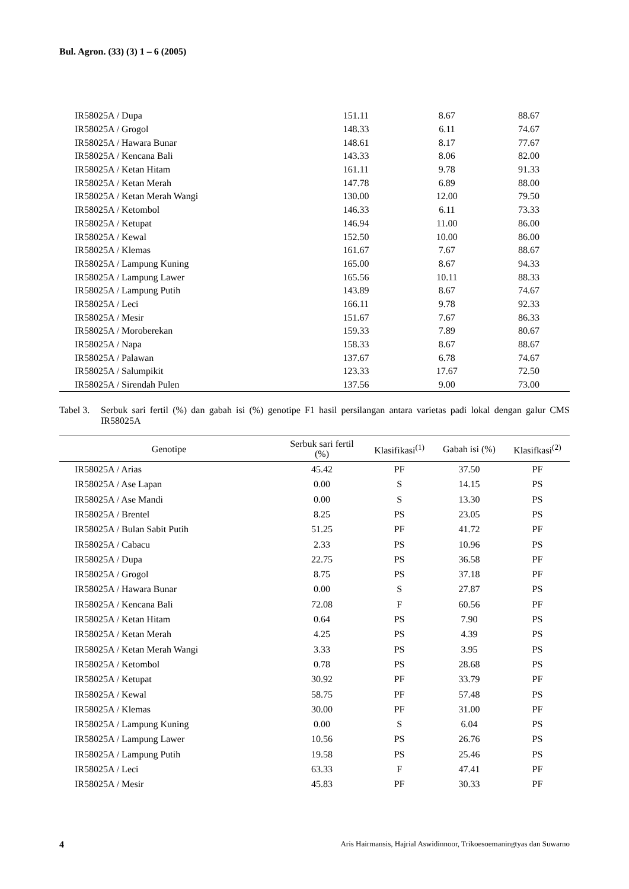Bul. Agron. (33) (3) 1 – 6 (2005)
| IR58025A / Dupa | 151.11 | 8.67 | 88.67 |
| IR58025A / Grogol | 148.33 | 6.11 | 74.67 |
| IR58025A / Hawara Bunar | 148.61 | 8.17 | 77.67 |
| IR58025A / Kencana Bali | 143.33 | 8.06 | 82.00 |
| IR58025A / Ketan Hitam | 161.11 | 9.78 | 91.33 |
| IR58025A / Ketan Merah | 147.78 | 6.89 | 88.00 |
| IR58025A / Ketan Merah Wangi | 130.00 | 12.00 | 79.50 |
| IR58025A / Ketombol | 146.33 | 6.11 | 73.33 |
| IR58025A / Ketupat | 146.94 | 11.00 | 86.00 |
| IR58025A / Kewal | 152.50 | 10.00 | 86.00 |
| IR58025A / Klemas | 161.67 | 7.67 | 88.67 |
| IR58025A / Lampung Kuning | 165.00 | 8.67 | 94.33 |
| IR58025A / Lampung Lawer | 165.56 | 10.11 | 88.33 |
| IR58025A / Lampung Putih | 143.89 | 8.67 | 74.67 |
| IR58025A / Leci | 166.11 | 9.78 | 92.33 |
| IR58025A / Mesir | 151.67 | 7.67 | 86.33 |
| IR58025A / Moroberekan | 159.33 | 7.89 | 80.67 |
| IR58025A / Napa | 158.33 | 8.67 | 88.67 |
| IR58025A / Palawan | 137.67 | 6.78 | 74.67 |
| IR58025A / Salumpikit | 123.33 | 17.67 | 72.50 |
| IR58025A / Sirendah Pulen | 137.56 | 9.00 | 73.00 |
Tabel 3. Serbuk sari fertil (%) dan gabah isi (%) genotipe F1 hasil persilangan antara varietas padi lokal dengan galur CMS IR58025A
| Genotipe | Serbuk sari fertil (%) | Klasifikasi<sup>(1)</sup> | Gabah isi (%) | Klasifkasi<sup>(2)</sup> |
| --- | --- | --- | --- | --- |
| IR58025A / Arias | 45.42 | PF | 37.50 | PF |
| IR58025A / Ase Lapan | 0.00 | S | 14.15 | PS |
| IR58025A / Ase Mandi | 0.00 | S | 13.30 | PS |
| IR58025A / Brentel | 8.25 | PS | 23.05 | PS |
| IR58025A / Bulan Sabit Putih | 51.25 | PF | 41.72 | PF |
| IR58025A / Cabacu | 2.33 | PS | 10.96 | PS |
| IR58025A / Dupa | 22.75 | PS | 36.58 | PF |
| IR58025A / Grogol | 8.75 | PS | 37.18 | PF |
| IR58025A / Hawara Bunar | 0.00 | S | 27.87 | PS |
| IR58025A / Kencana Bali | 72.08 | F | 60.56 | PF |
| IR58025A / Ketan Hitam | 0.64 | PS | 7.90 | PS |
| IR58025A / Ketan Merah | 4.25 | PS | 4.39 | PS |
| IR58025A / Ketan Merah Wangi | 3.33 | PS | 3.95 | PS |
| IR58025A / Ketombol | 0.78 | PS | 28.68 | PS |
| IR58025A / Ketupat | 30.92 | PF | 33.79 | PF |
| IR58025A / Kewal | 58.75 | PF | 57.48 | PS |
| IR58025A / Klemas | 30.00 | PF | 31.00 | PF |
| IR58025A / Lampung Kuning | 0.00 | S | 6.04 | PS |
| IR58025A / Lampung Lawer | 10.56 | PS | 26.76 | PS |
| IR58025A / Lampung Putih | 19.58 | PS | 25.46 | PS |
| IR58025A / Leci | 63.33 | F | 47.41 | PF |
| IR58025A / Mesir | 45.83 | PF | 30.33 | PF |
4 Aris Hairmansis, Hajrial Aswidinnoor, Trikoesoemaningtyas dan Suwarno